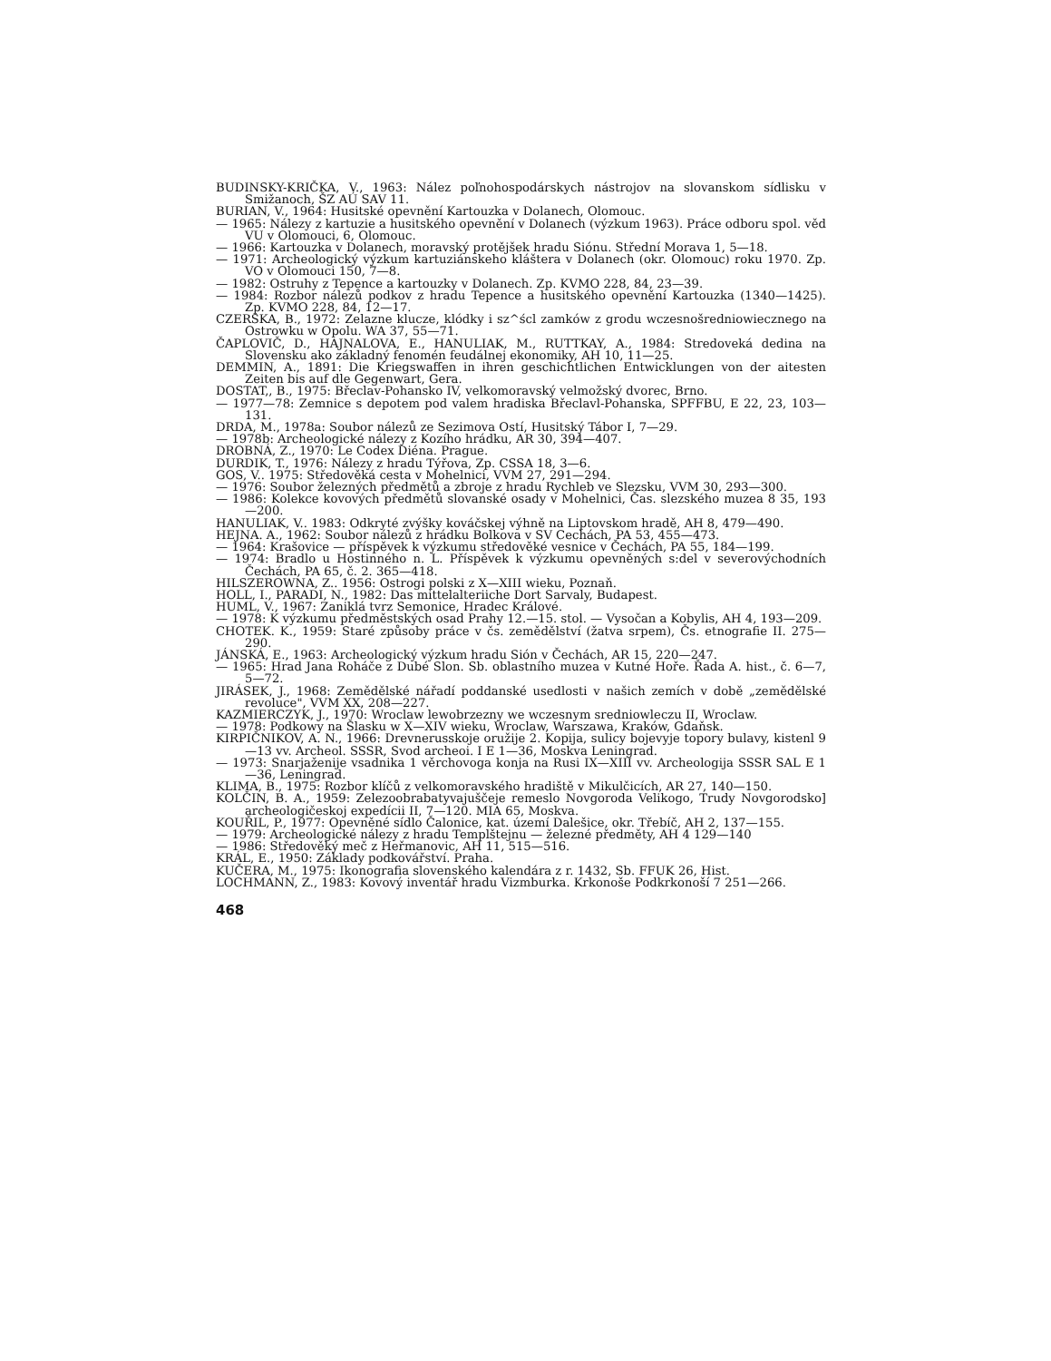BUDINSKY-KRIČKA, V., 1963: Nález poľnohospodárskych nástrojov na slovanskom sídlisku v Smižanoch, ŠZ AÚ SAV 11.
BURIAN, V., 1964: Husitské opevnění Kartouzka v Dolanech, Olomouc.
— 1965: Nálezy z kartuzie a husitského opevnění v Dolanech (výzkum 1963). Práce odboru spol. věd VU v Olomouci, 6, Olomouc.
— 1966: Kartouzka v Dolanech, moravský protějšek hradu Siónu. Střední Morava 1, 5—18.
— 1971: Archeologický výzkum kartuziánskeho kláštera v Dolanech (okr. Olomouc) roku 1970. Zp. VO v Olomouci 150, 7—8.
— 1982: Ostruhy z Tepence a kartouzky v Dolanech. Zp. KVMO 228, 84, 23—39.
— 1984: Rozbor nálezů podkov z hradu Tepence a husitského opevnění Kartouzka (1340—1425). Zp. KVMO 228, 84, 12—17.
CZERSKA, B., 1972: Zelazne klucze, klódky i sz^ścl zamków z grodu wczesnošredniowiecznego na Ostrowku w Opolu. WA 37, 55—71.
ČAPLOVIČ, D., HAJNALOVA, E., HANULIAK, M., RUTTKAY, A., 1984: Stredoveká dedina na Slovensku ako základný fenomén feudálnej ekonomiky, AH 10, 11—25.
DEMMIN, A., 1891: Die Kriegswaffen in ihren geschichtlichen Entwicklungen von der aitesten Zeiten bis auf dle Gegenwart, Gera.
DOSTAT,, B., 1975: Břeclav-Pohansko IV, velkomoravský velmožský dvorec, Brno.
— 1977—78: Zemnice s depotem pod valem hradiska Břeclavl-Pohanska, SPFFBU, E 22, 23, 103—131.
DRDA, M., 1978a: Soubor nálezů ze Sezimova Ostí, Husitský Tábor I, 7—29.
— 1978b: Archeologické nálezy z Kozího hrádku, AR 30, 394—407.
DROBNÁ, Z., 1970: Le Codex Diéna. Prague.
DURDIK, T., 1976: Nálezy z hradu Týřova, Zp. CSSA 18, 3—6.
GOS, V.. 1975: Středověká cesta v Mohelnici, VVM 27, 291—294.
— 1976: Soubor železných předmětů a zbroje z hradu Rychleb ve Slezsku, VVM 30, 293—300.
— 1986: Kolekce kovových předmětů slovanské osady v Mohelnici, Čas. slezského muzea 8 35, 193—200.
HANULIAK, V.. 1983: Odkryté zvýšky kováčskej výhně na Liptovskom hradě, AH 8, 479—490.
HEJNA. A., 1962: Soubor nálezů z hrádku Bolkova v SV Cechách, PA 53, 455—473.
— 1964: Krašovice — příspěvek k výzkumu středověké vesnice v Čechách, PA 55, 184—199.
— 1974: Bradlo u Hostinného n. L. Příspěvek k výzkumu opevněných s:del v severovýchodních Čechách, PA 65, č. 2. 365—418.
HILSZEROWNA, Z.. 1956: Ostrogi polski z X—XIII wieku, Poznaň.
HOLL, I., PARADI, N., 1982: Das mittelalteriiche Dort Sarvaly, Budapest.
HUML, V., 1967: Zaniklá tvrz Semonice, Hradec Králové.
— 1978: K výzkumu předměstských osad Prahy 12.—15. stol. — Vysočan a Kobylis, AH 4, 193—209.
CHOTEK. K., 1959: Staré způsoby práce v čs. zemědělství (žatva srpem), Čs. etnografie II. 275—290.
JÁNSKÁ, E., 1963: Archeologický výzkum hradu Sión v Čechách, AR 15, 220—247.
— 1965: Hrad Jana Roháče z Dubé Slon. Sb. oblastního muzea v Kutné Hoře. Řada A. hist., č. 6—7, 5—72.
JIRÁSEK, J., 1968: Zemědělské nářadí poddanské usedlosti v našich zemích v době „zemědělské revoluce", VVM XX, 208—227.
KAZMIERCZYK, J., 1970: Wroclaw lewobrzezny we wczesnym sredniowleczu II, Wroclaw.
— 1978: Podkowy na Šlasku w X—XIV wieku, Wroclaw, Warszawa, Kraków, Gdaňsk.
KIRPIČNIKOV, A. N., 1966: Drevnerusskoje oružije 2. Kopija, sulicy bojevyje topory bulavy, kistenl 9—13 vv. Archeol. SSSR, Svod archeoi. I E 1—36, Moskva Leningrad.
— 1973: Snarjaženije vsadnika 1 věrchovoga konja na Rusi IX—XIII vv. Archeologija SSSR SAL E 1—36, Leningrad.
KLIMA, B., 1975: Rozbor klíčů z velkomoravského hradiště v Mikulčicích, AR 27, 140—150.
KOLČIN, B. A., 1959: Zelezoobrabatyvajuščeje remeslo Novgoroda Velikogo, Trudy Novgorodsko] archeologičeskoj expedícii II, 7—120. MIA 65, Moskva.
KOUŘIL, P., 1977: Opevněné sídlo Čalonice, kat. území Dalešice, okr. Třebíč, AH 2, 137—155.
— 1979: Archeologické nálezy z hradu Templštejnu — železné předměty, AH 4 129—140
— 1986: Středověký meč z Heřmanovic, AH 11, 515—516.
KRÁL, E., 1950: Základy podkovářství. Praha.
KUČERA, M., 1975: Ikonografia slovenského kalendára z r. 1432, Sb. FFUK 26, Hist.
LOCHMANN, Z., 1983: Kovový inventář hradu Vizmburka. Krkonoše Podkrkonoší 7 251—266.
468